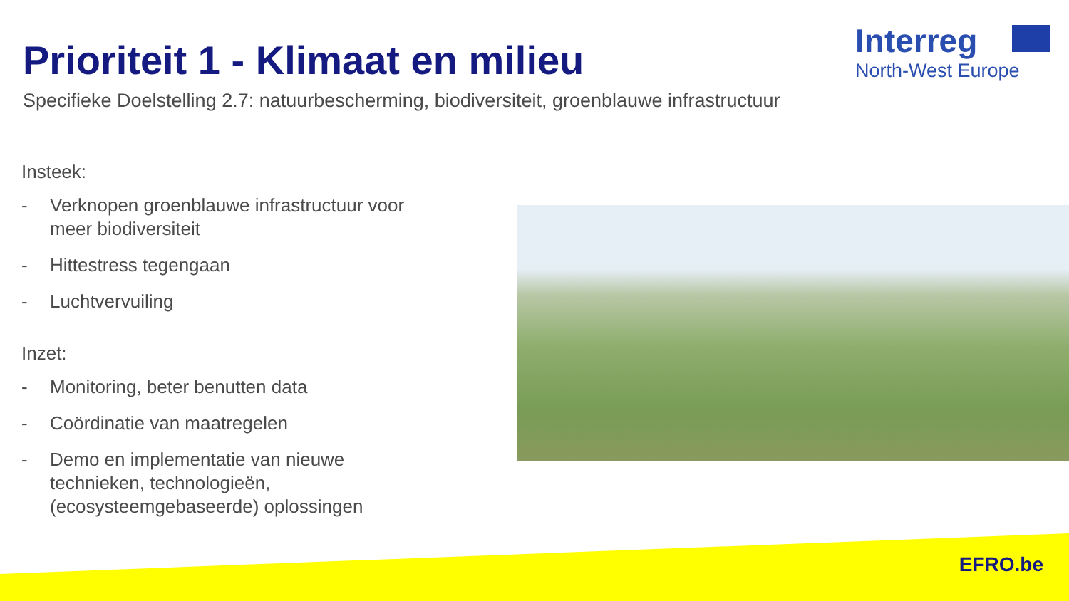Prioriteit 1 - Klimaat en milieu
Specifieke Doelstelling 2.7: natuurbescherming, biodiversiteit, groenblauwe infrastructuur
Interreg
North-West Europe
Insteek:
- Verknopen groenblauwe infrastructuur voor meer biodiversiteit
- Hittestress tegengaan
- Luchtvervuiling
Inzet:
- Monitoring, beter benutten data
- Coördinatie van maatregelen
- Demo en implementatie van nieuwe technieken, technologieën, (ecosysteemgebaseerde) oplossingen
EFRO.be